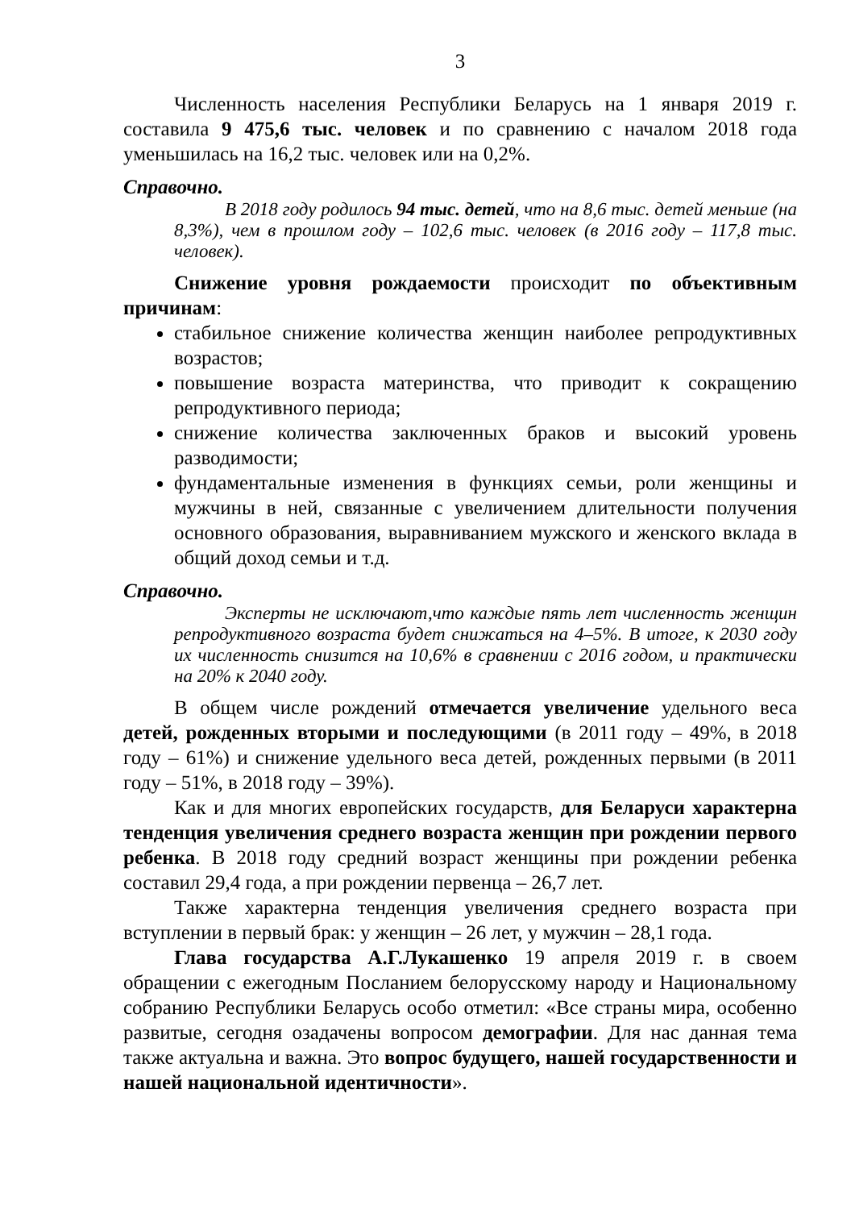3
Численность населения Республики Беларусь на 1 января 2019 г. составила 9 475,6 тыс. человек и по сравнению с началом 2018 года уменьшилась на 16,2 тыс. человек или на 0,2%.
Справочно.
В 2018 году родилось 94 тыс. детей, что на 8,6 тыс. детей меньше (на 8,3%), чем в прошлом году – 102,6 тыс. человек (в 2016 году – 117,8 тыс. человек).
Снижение уровня рождаемости происходит по объективным причинам:
стабильное снижение количества женщин наиболее репродуктивных возрастов;
повышение возраста материнства, что приводит к сокращению репродуктивного периода;
снижение количества заключенных браков и высокий уровень разводимости;
фундаментальные изменения в функциях семьи, роли женщины и мужчины в ней, связанные с увеличением длительности получения основного образования, выравниванием мужского и женского вклада в общий доход семьи и т.д.
Справочно.
Эксперты не исключают,что каждые пять лет численность женщин репродуктивного возраста будет снижаться на 4–5%. В итоге, к 2030 году их численность снизится на 10,6% в сравнении с 2016 годом, и практически на 20% к 2040 году.
В общем числе рождений отмечается увеличение удельного веса детей, рожденных вторыми и последующими (в 2011 году – 49%, в 2018 году – 61%) и снижение удельного веса детей, рожденных первыми (в 2011 году – 51%, в 2018 году – 39%).
Как и для многих европейских государств, для Беларуси характерна тенденция увеличения среднего возраста женщин при рождении первого ребенка. В 2018 году средний возраст женщины при рождении ребенка составил 29,4 года, а при рождении первенца – 26,7 лет.
Также характерна тенденция увеличения среднего возраста при вступлении в первый брак: у женщин – 26 лет, у мужчин – 28,1 года.
Глава государства А.Г.Лукашенко 19 апреля 2019 г. в своем обращении с ежегодным Посланием белорусскому народу и Национальному собранию Республики Беларусь особо отметил: «Все страны мира, особенно развитые, сегодня озадачены вопросом демографии. Для нас данная тема также актуальна и важна. Это вопрос будущего, нашей государственности и нашей национальной идентичности».